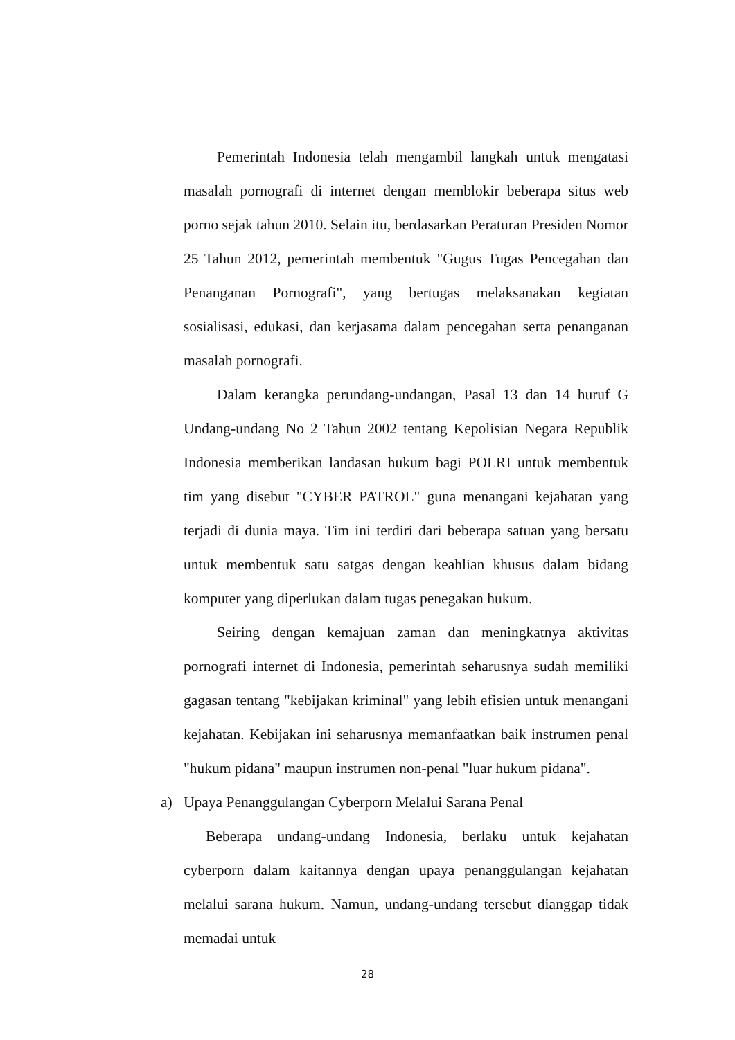Pemerintah Indonesia telah mengambil langkah untuk mengatasi masalah pornografi di internet dengan memblokir beberapa situs web porno sejak tahun 2010. Selain itu, berdasarkan Peraturan Presiden Nomor 25 Tahun 2012, pemerintah membentuk "Gugus Tugas Pencegahan dan Penanganan Pornografi", yang bertugas melaksanakan kegiatan sosialisasi, edukasi, dan kerjasama dalam pencegahan serta penanganan masalah pornografi.
Dalam kerangka perundang-undangan, Pasal 13 dan 14 huruf G Undang-undang No 2 Tahun 2002 tentang Kepolisian Negara Republik Indonesia memberikan landasan hukum bagi POLRI untuk membentuk tim yang disebut "CYBER PATROL" guna menangani kejahatan yang terjadi di dunia maya. Tim ini terdiri dari beberapa satuan yang bersatu untuk membentuk satu satgas dengan keahlian khusus dalam bidang komputer yang diperlukan dalam tugas penegakan hukum.
Seiring dengan kemajuan zaman dan meningkatnya aktivitas pornografi internet di Indonesia, pemerintah seharusnya sudah memiliki gagasan tentang "kebijakan kriminal" yang lebih efisien untuk menangani kejahatan. Kebijakan ini seharusnya memanfaatkan baik instrumen penal "hukum pidana" maupun instrumen non-penal "luar hukum pidana".
a) Upaya Penanggulangan Cyberporn Melalui Sarana Penal
Beberapa undang-undang Indonesia, berlaku untuk kejahatan cyberporn dalam kaitannya dengan upaya penanggulangan kejahatan melalui sarana hukum. Namun, undang-undang tersebut dianggap tidak memadai untuk
28